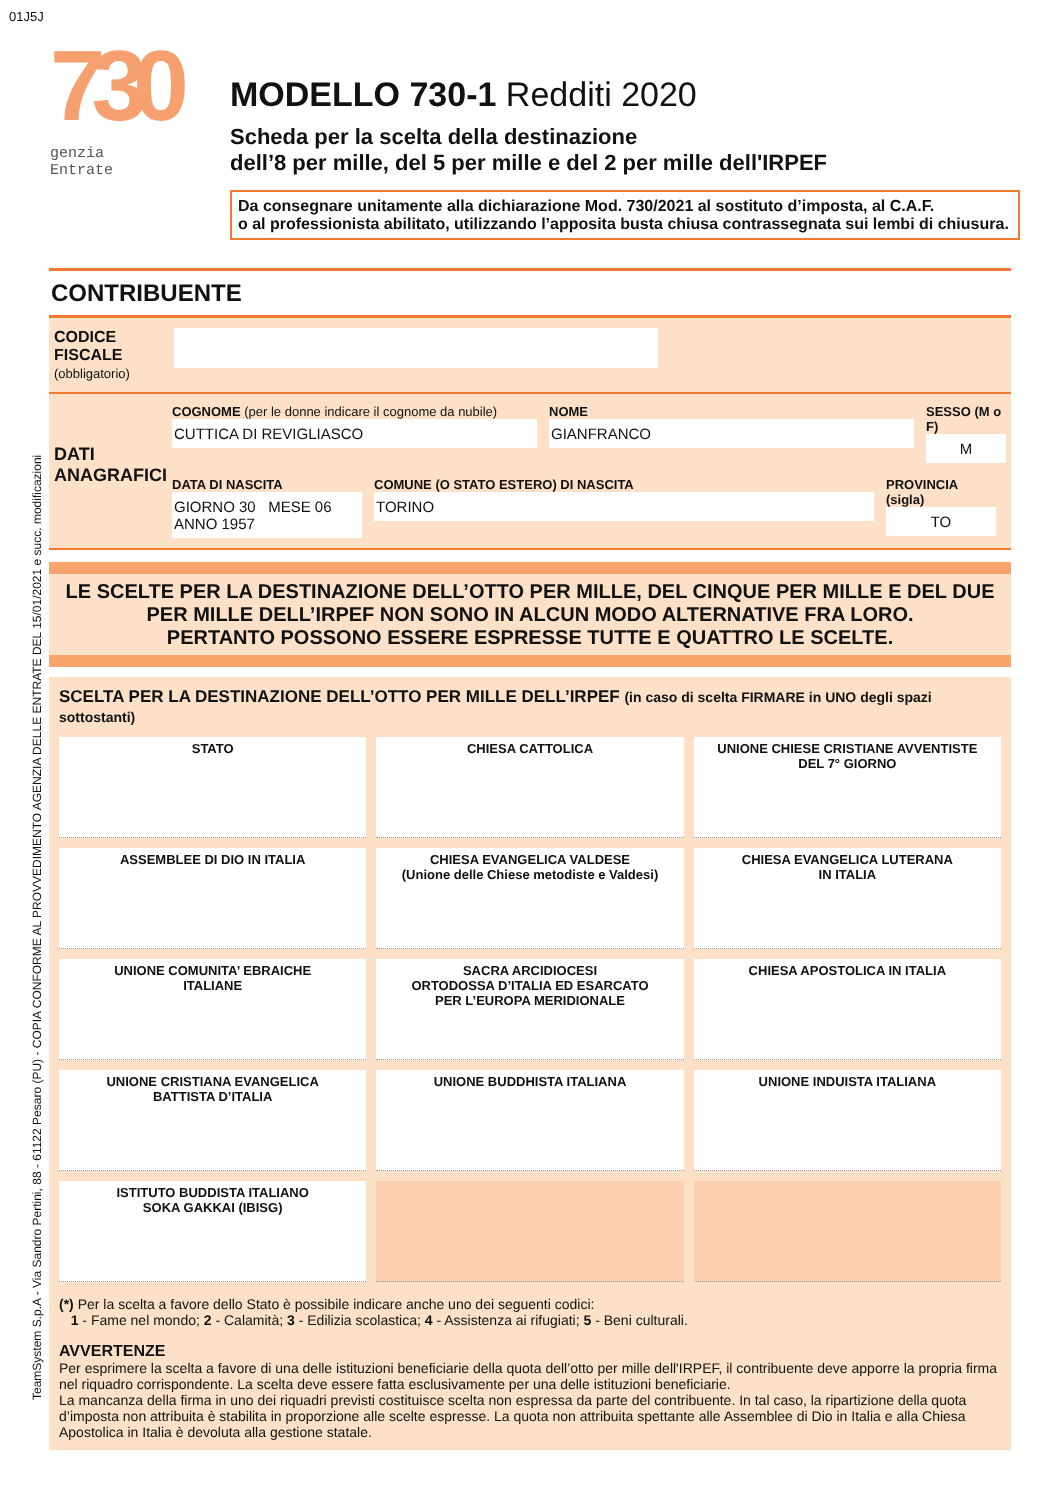01J5J
TeamSystem S.p.A - Via Sandro Pertini, 88 - 61122 Pesaro (PU) - COPIA CONFORME AL PROVVEDIMENTO AGENZIA DELLE ENTRATE DEL 15/01/2021 e succ. modificazioni
730
genzia
Entrate
MODELLO 730-1 Redditi 2020
Scheda per la scelta della destinazione
dell’8 per mille, del 5 per mille e del 2 per mille dell'IRPEF
Da consegnare unitamente alla dichiarazione Mod. 730/2021 al sostituto d’imposta, al C.A.F.
o al professionista abilitato, utilizzando l’apposita busta chiusa contrassegnata sui lembi di chiusura.
CONTRIBUENTE
CODICE FISCALE (obbligatorio)
DATI ANAGRAFICI
COGNOME (per le donne indicare il cognome da nubile)
CUTTICA DI REVIGLIASCO
NOME
GIANFRANCO
SESSO (M o F)
M
DATA DI NASCITA
GIORNO 30 MESE 06 ANNO 1957
COMUNE (O STATO ESTERO) DI NASCITA
TORINO
PROVINCIA (sigla)
TO
LE SCELTE PER LA DESTINAZIONE DELL’OTTO PER MILLE, DEL CINQUE PER MILLE E DEL DUE PER MILLE DELL’IRPEF NON SONO IN ALCUN MODO ALTERNATIVE FRA LORO.
PERTANTO POSSONO ESSERE ESPRESSE TUTTE E QUATTRO LE SCELTE.
SCELTA PER LA DESTINAZIONE DELL’OTTO PER MILLE DELL’IRPEF (in caso di scelta FIRMARE in UNO degli spazi sottostanti)
STATO
CHIESA CATTOLICA
UNIONE CHIESE CRISTIANE AVVENTISTE
DEL 7° GIORNO
ASSEMBLEE DI DIO IN ITALIA
CHIESA EVANGELICA VALDESE
(Unione delle Chiese metodiste e Valdesi)
CHIESA EVANGELICA LUTERANA
IN ITALIA
UNIONE COMUNITA’ EBRAICHE
ITALIANE
SACRA ARCIDIOCESI
ORTODOSSA D’ITALIA ED ESARCATO
PER L’EUROPA MERIDIONALE
CHIESA APOSTOLICA IN ITALIA
UNIONE CRISTIANA EVANGELICA
BATTISTA D’ITALIA
UNIONE BUDDHISTA ITALIANA
UNIONE INDUISTA ITALIANA
ISTITUTO BUDDISTA ITALIANO
SOKA GAKKAI (IBISG)
(*) Per la scelta a favore dello Stato è possibile indicare anche uno dei seguenti codici:
1 - Fame nel mondo; 2 - Calamità; 3 - Edilizia scolastica; 4 - Assistenza ai rifugiati; 5 - Beni culturali.
AVVERTENZE
Per esprimere la scelta a favore di una delle istituzioni beneficiarie della quota dell’otto per mille dell'IRPEF, il contribuente deve apporre la propria firma nel riquadro corrispondente. La scelta deve essere fatta esclusivamente per una delle istituzioni beneficiarie.
La mancanza della firma in uno dei riquadri previsti costituisce scelta non espressa da parte del contribuente. In tal caso, la ripartizione della quota d’imposta non attribuita è stabilita in proporzione alle scelte espresse. La quota non attribuita spettante alle Assemblee di Dio in Italia e alla Chiesa Apostolica in Italia è devoluta alla gestione statale.